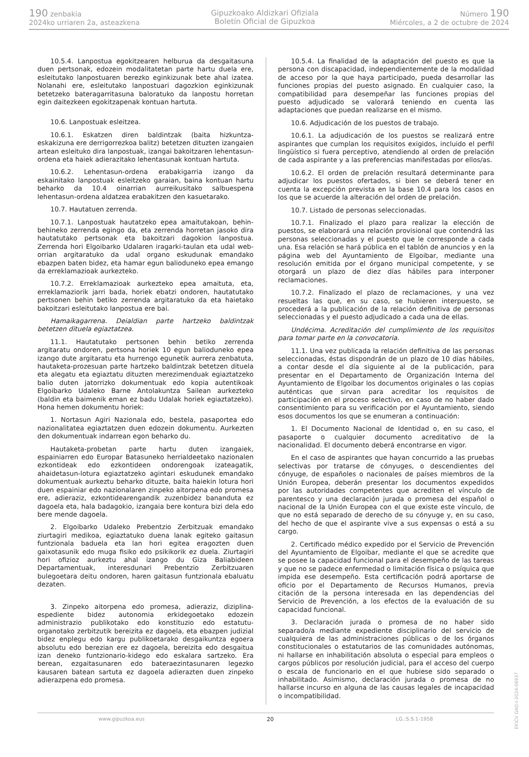190 zenbakia
2024ko urriaren 2a, asteazkena
Gipuzkoako Aldizkari Ofiziala
Boletín Oficial de Gipuzkoa
Número 190
Miércoles, a 2 de octubre de 2024
10.5.4. Lanpostua egokitzearen helburua da desgaitasuna duen pertsonak, edozein modalitatetan parte hartu duela ere, esleitutako lanpostuaren berezko eginkizunak bete ahal izatea. Nolanahi ere, esleitutako lanpostuari dagozkion eginkizunak betetzeko bateragarritasuna baloratuko da lanpostu horretan egin daitezkeen egokitzapenak kontuan hartuta.
10.6. Lanpostuak esleitzea.
10.6.1. Eskatzen diren baldintzak (baita hizkuntza-eskakizuna ere derrigorrezkoa balitz) betetzen dituzten izangaien artean esleituko dira lanpostuak, izangai bakoitzaren lehentasun-ordena eta haiek adierazitako lehentasunak kontuan hartuta.
10.6.2. Lehentasun-ordena erabakigarria izango da eskainitako lanpostuak esleitzeko garaian, baina kontuan hartu beharko da 10.4 oinarrian aurreikusitako salbuespena lehentasun-ordena aldatzea erabakitzen den kasuetarako.
10.7. Hautatuen zerrenda.
10.7.1. Lanpostuak hautatzeko epea amaitutakoan, behin-behineko zerrenda egingo da, eta zerrenda horretan jasoko dira hautatutako pertsonak eta bakoitzari dagokion lanpostua. Zerrenda hori Elgoibarko Udalaren iragarki-taulan eta udal web-orrian argitaratuko da udal organo eskudunak emandako ebazpen baten bidez, eta hamar egun balioduneko epea emango da erreklamazioak aurkezteko.
10.7.2. Erreklamazioak aurkezteko epea amaituta, eta, erreklamaziorik jarri bada, horiek ebatzi ondoren, hautatutako pertsonen behin betiko zerrenda argitaratuko da eta haietako bakoitzari esleitutako lanpostua ere bai.
Hamaikagarrena. Deialdian parte hartzeko baldintzak betetzen dituela egiaztatzea.
11.1. Hautatutako pertsonen behin betiko zerrenda argitaratu ondoren, pertsona horiek 10 egun balioduneko epea izango dute argitaratu eta hurrengo egunetik aurrera zenbatuta, hautaketa-prozesuan parte hartzeko baldintzak betetzen dituela eta alegatu eta egiaztatu dituzten merezimenduak egiaztatzeko balio duten jatorrizko dokumentuak edo kopia autentikoak Elgoibarko Udaleko Barne Antolakuntza Sailean aurkezteko (baldin eta baimenik eman ez badu Udalak horiek egiaztatzeko). Hona hemen dokumentu horiek:
1. Nortasun Agiri Nazionala edo, bestela, pasaportea edo nazionalitatea egiaztatzen duen edozein dokumentu. Aurkezten den dokumentuak indarrean egon beharko du.
Hautaketa-probetan parte hartu duten izangaiek, espainiarren edo Europar Batasuneko herrialdeetako nazionalen ezkontideak edo ezkontideen ondorengoak izateagatik, ahaidetasun-lotura egiaztatzeko agintari eskudunek emandako dokumentuak aurkeztu beharko dituzte, baita haiekin lotura hori duen espainiar edo nazionalaren zinpeko aitorpena edo promesa ere, adieraziz, ezkontidearengandik zuzenbidez bananduta ez dagoela eta, hala badagokio, izangaia bere kontura bizi dela edo bere mende dagoela.
2. Elgoibarko Udaleko Prebentzio Zerbitzuak emandako ziurtagiri medikoa, egiaztatuko duena lanak egiteko gaitasun funtzionala baduela eta lan hori egitea eragozten duen gaixotasunik edo muga fisiko edo psikikorik ez duela. Ziurtagiri hori ofizioz aurkeztu ahal izango du Giza Baliabideen Departamentuak, interesdunari Prebentzio Zerbitzuaren bulegoetara deitu ondoren, haren gaitasun funtzionala ebaluatu dezaten.
3. Zinpeko aitorpena edo promesa, adieraziz, diziplina-espediente bidez autonomia erkidegoetako edozein administrazio publikotako edo konstituzio edo estatutu-organotako zerbitzutik bereizita ez dagoela, eta ebazpen judizial bidez enplegu edo kargu publikoetarako desgaikuntza egoera absolutu edo berezian ere ez dagoela, bereizita edo desgaitua izan deneko funtzionario-kidego edo eskalara sartzeko. Era berean, ezgaitasunaren edo bateraezintasunaren legezko kausaren batean sartuta ez dagoela adierazten duen zinpeko adierazpena edo promesa.
10.5.4. La finalidad de la adaptación del puesto es que la persona con discapacidad, independientemente de la modalidad de acceso por la que haya participado, pueda desarrollar las funciones propias del puesto asignado. En cualquier caso, la compatibilidad para desempeñar las funciones propias del puesto adjudicado se valorará teniendo en cuenta las adaptaciones que puedan realizarse en el mismo.
10.6. Adjudicación de los puestos de trabajo.
10.6.1. La adjudicación de los puestos se realizará entre aspirantes que cumplan los requisitos exigidos, incluido el perfil lingüístico si fuera perceptivo, atendiendo al orden de prelación de cada aspirante y a las preferencias manifestadas por ellos/as.
10.6.2. El orden de prelación resultará determinante para adjudicar los puestos ofertados, si bien se deberá tener en cuenta la excepción prevista en la base 10.4 para los casos en los que se acuerde la alteración del orden de prelación.
10.7. Listado de personas seleccionadas.
10.7.1. Finalizado el plazo para realizar la elección de puestos, se elaborará una relación provisional que contendrá las personas seleccionadas y el puesto que le corresponde a cada una. Esa relación se hará pública en el tablón de anuncios y en la página web del Ayuntamiento de Elgoibar, mediante una resolución emitida por el órgano municipal competente, y se otorgará un plazo de diez días hábiles para interponer reclamaciones.
10.7.2. Finalizado el plazo de reclamaciones, y una vez resueltas las que, en su caso, se hubieren interpuesto, se procederá a la publicación de la relación definitiva de personas seleccionadas y el puesto adjudicado a cada una de ellas.
Undécima. Acreditación del cumplimiento de los requisitos para tomar parte en la convocatoria.
11.1. Una vez publicada la relación definitiva de las personas seleccionadas, éstas dispondrán de un plazo de 10 días hábiles, a contar desde el día siguiente al de la publicación, para presentar en el Departamento de Organización Interna del Ayuntamiento de Elgoibar los documentos originales o las copias auténticas que sirvan para acreditar los requisitos de participación en el proceso selectivo, en caso de no haber dado consentimiento para su verificación por el Ayuntamiento, siendo esos documentos los que se enumeran a continuación:
1. El Documento Nacional de Identidad o, en su caso, el pasaporte o cualquier documento acreditativo de la nacionalidad. El documento deberá encontrarse en vigor.
En el caso de aspirantes que hayan concurrido a las pruebas selectivas por tratarse de cónyuges, o descendientes del cónyuge, de españoles o nacionales de países miembros de la Unión Europea, deberán presentar los documentos expedidos por las autoridades competentes que acrediten el vínculo de parentesco y una declaración jurada o promesa del español o nacional de la Unión Europea con el que existe este vínculo, de que no está separado de derecho de su cónyuge y, en su caso, del hecho de que el aspirante vive a sus expensas o está a su cargo.
2. Certificado médico expedido por el Servicio de Prevención del Ayuntamiento de Elgoibar, mediante el que se acredite que se posee la capacidad funcional para el desempeño de las tareas y que no se padece enfermedad o limitación física o psíquica que impida ese desempeño. Esta certificación podrá aportarse de oficio por el Departamento de Recursos Humanos, previa citación de la persona interesada en las dependencias del Servicio de Prevención, a los efectos de la evaluación de su capacidad funcional.
3. Declaración jurada o promesa de no haber sido separado/a mediante expediente disciplinario del servicio de cualquiera de las administraciones públicas o de los órganos constitucionales o estatutarios de las comunidades autónomas, ni hallarse en inhabilitación absoluta o especial para empleos o cargos públicos por resolución judicial, para el acceso del cuerpo o escala de funcionario en el que hubiese sido separado o inhabilitado. Asimismo, declaración jurada o promesa de no hallarse incurso en alguna de las causas legales de incapacidad o incompatibilidad.
www.gipuzkoa.eus 20 LG.:S.S.1-1958
EK\CV GAO-I-2024-06937